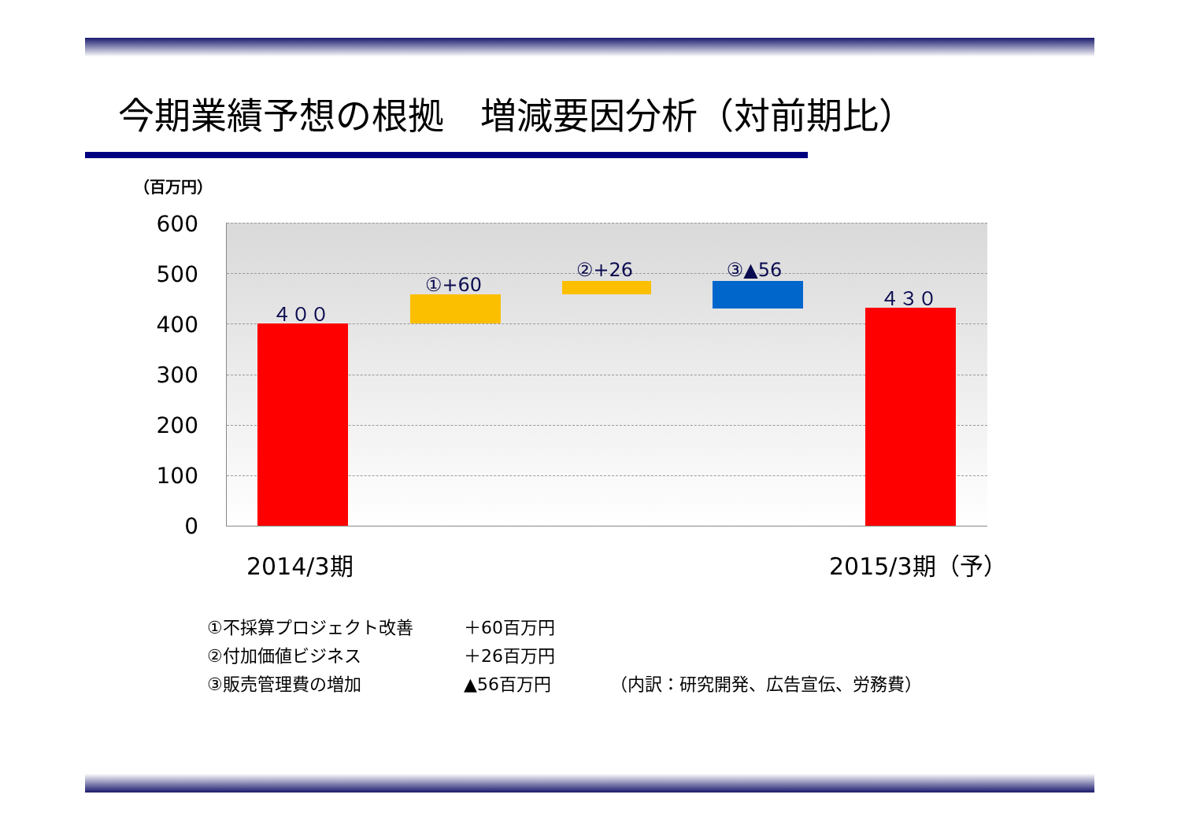今期業績予想の根拠　増減要因分析（対前期比）
（百万円）
600
500
400
300
200
100
0
４００
①+60
②+26 ③▲56
４３０
2014/3期 2015/3期（予）
①不採算プロジェクト改善 ＋60百万円
②付加価値ビジネス ＋26百万円
③販売管理費の増加 ▲56百万円 （内訳：研究開発、広告宣伝、労務費）